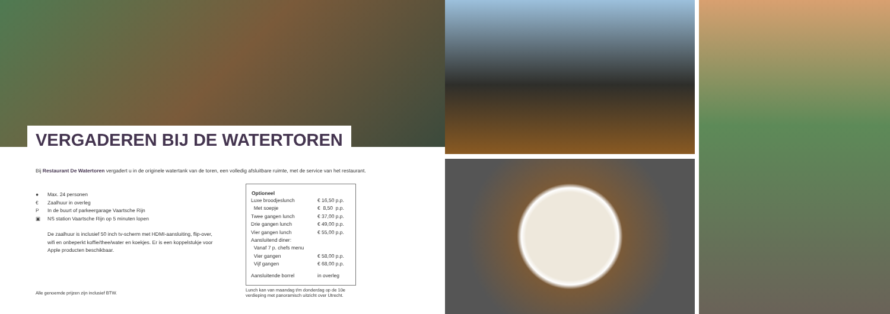VERGADEREN BIJ DE WATERTOREN
Bij Restaurant De Watertoren vergadert u in de originele watertank van de toren, een volledig afsluitbare ruimte, met de service van het restaurant.
● Max. 24 personen
€ Zaalhuur in overleg
P In de buurt of parkeergarage Vaartsche Rijn
▣ NS station Vaartsche Rijn op 5 minuten lopen
De zaalhuur is inclusief 50 inch tv-scherm met HDMI-aansluiting, flip-over, wifi en onbeperkt koffie/thee/water en koekjes. Er is een koppelstukje voor Apple producten beschikbaar.
| Optioneel | |
| --- | --- |
| Luxe broodjeslunch | € 16,50 p.p. |
| Met soepje | € 8,50 p.p. |
| Twee gangen lunch | € 37,00 p.p. |
| Drie gangen lunch | € 49,00 p.p. |
| Vier gangen lunch | € 55,00 p.p. |
| Aansluitend diner: | |
| Vanaf 7 p. chefs menu | |
| Vier gangen | € 58,00 p.p. |
| Vijf gangen | € 68,00 p.p. |
| Aansluitende borrel | in overleg |
Lunch kan van maandag t/m donderdag op de 10e verdieping met panoramisch uitzicht over Utrecht.
Alle genoemde prijzen zijn inclusief BTW.